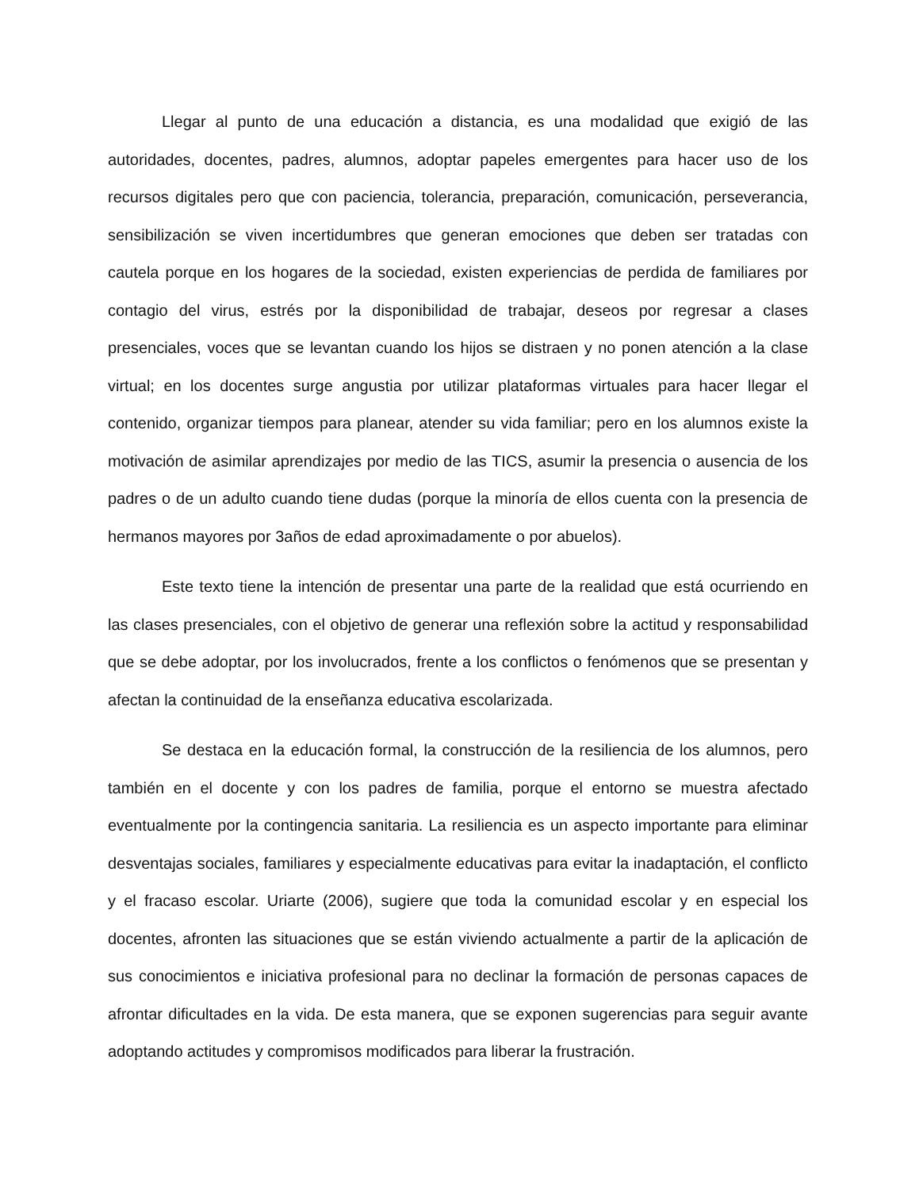Llegar al punto de una educación a distancia, es una modalidad que exigió de las autoridades, docentes, padres, alumnos, adoptar papeles emergentes para hacer uso de los recursos digitales pero que con paciencia, tolerancia, preparación, comunicación, perseverancia, sensibilización se viven incertidumbres que generan emociones que deben ser tratadas con cautela porque en los hogares de la sociedad, existen experiencias de perdida de familiares por contagio del virus, estrés por la disponibilidad de trabajar, deseos por regresar a clases presenciales, voces que se levantan cuando los hijos se distraen y no ponen atención a la clase virtual; en los docentes surge angustia por utilizar plataformas virtuales para hacer llegar el contenido, organizar tiempos para planear, atender su vida familiar; pero en los alumnos existe la motivación de asimilar aprendizajes por medio de las TICS, asumir la presencia o ausencia de los padres o de un adulto cuando tiene dudas (porque la minoría de ellos cuenta con la presencia de hermanos mayores por 3años de edad aproximadamente o por abuelos).
Este texto tiene la intención de presentar una parte de la realidad que está ocurriendo en las clases presenciales, con el objetivo de generar una reflexión sobre la actitud y responsabilidad que se debe adoptar, por los involucrados, frente a los conflictos o fenómenos que se presentan y afectan la continuidad de la enseñanza educativa escolarizada.
Se destaca en la educación formal, la construcción de la resiliencia de los alumnos, pero también en el docente y con los padres de familia, porque el entorno se muestra afectado eventualmente por la contingencia sanitaria. La resiliencia es un aspecto importante para eliminar desventajas sociales, familiares y especialmente educativas para evitar la inadaptación, el conflicto y el fracaso escolar. Uriarte (2006), sugiere que toda la comunidad escolar y en especial los docentes, afronten las situaciones que se están viviendo actualmente a partir de la aplicación de sus conocimientos e iniciativa profesional para no declinar la formación de personas capaces de afrontar dificultades en la vida. De esta manera, que se exponen sugerencias para seguir avante adoptando actitudes y compromisos modificados para liberar la frustración.